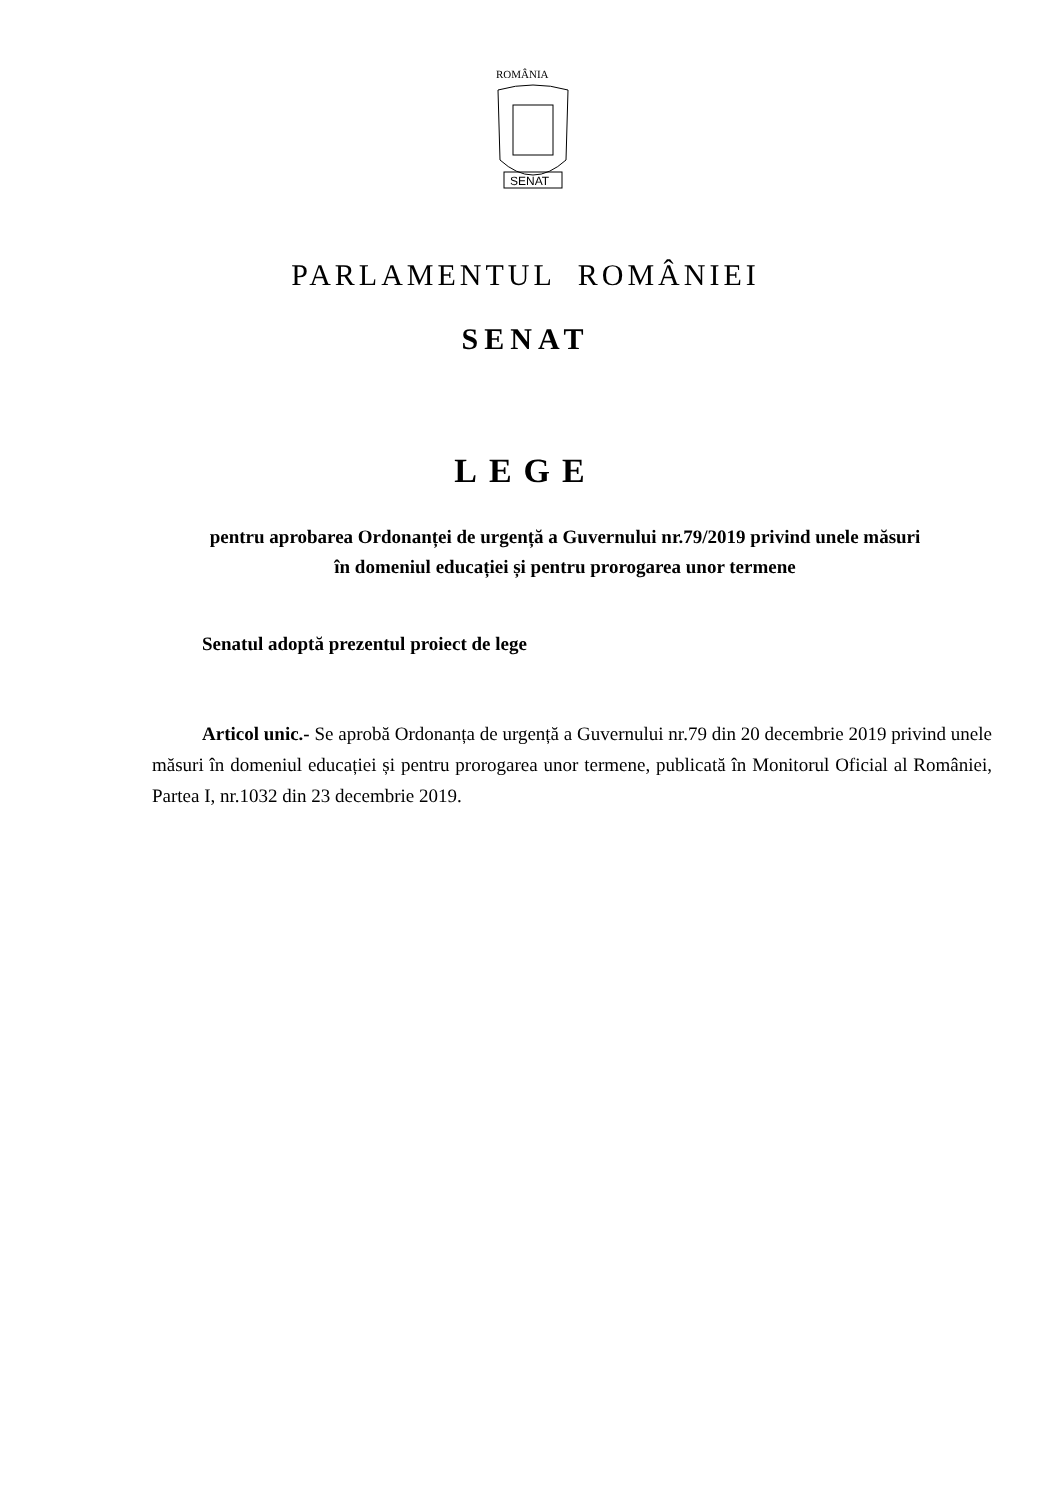ROMÂNIA
SENAT
PARLAMENTUL ROMÂNIEI
SENAT
LEGE
pentru aprobarea Ordonanței de urgență a Guvernului nr.79/2019 privind unele măsuri
în domeniul educației și pentru prorogarea unor termene
Senatul adoptă prezentul proiect de lege
Articol unic.- Se aprobă Ordonanța de urgență a Guvernului nr.79 din 20 decembrie 2019 privind unele măsuri în domeniul educației și pentru prorogarea unor termene, publicată în Monitorul Oficial al României, Partea I, nr.1032 din 23 decembrie 2019.